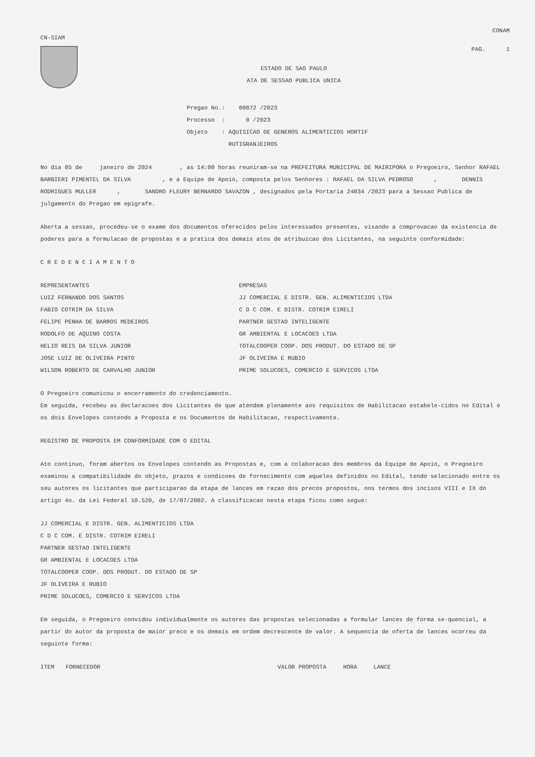CN-SIAM
CONAM
PAG. 1
ESTADO DE SAO PAULO
ATA DE SESSAO PUBLICA UNICA
Pregao No.: 00072 /2023
Processo : 0 /2023
Objeto : AQUISICAO DE GENEROS ALIMENTICIOS HORTIF
RUTIGRANJEIROS
No dia 05 de janeiro de 2024 , as 14:00 horas reuniram-se na PREFEITURA MUNICIPAL DE MAIRIPORA o Pregoeiro, Senhor RAFAEL BARBIERI PIMENTEL DA SILVA , e a Equipe de Apoio, composta pelos Senhores : RAFAEL DA SILVA PEDROSO , DENNIS RODRIGUES MULLER , SANDRO FLEURY BERNARDO SAVAZON , designados pela Portaria 24034 /2023 para a Sessao Publica de julgamento do Pregao em epigrafe.
Aberta a sessao, procedeu-se o exame dos documentos oferecidos pelos interessados presentes, visando a comprovacao da existencia de poderes para a formulacao de propostas e a pratica dos demais atos de atribuicao dos Licitantes, na seguinte conformidade:
C R E D E N C I A M E N T O
| REPRESENTANTES | EMPRESAS |
| --- | --- |
| LUIZ FERNANDO DOS SANTOS | JJ COMERCIAL E DISTR. GEN. ALIMENTICIOS LTDA |
| FABIO COTRIM DA SILVA | C D C COM. E DISTR. COTRIM EIRELI |
| FELIPE PENHA DE BARROS MEDEIROS | PARTNER GESTAO INTELIGENTE |
| RODOLFO DE AQUINO COSTA | GR AMBIENTAL E LOCACOES LTDA |
| HELIO REIS DA SILVA JUNIOR | TOTALCOOPER COOP. DOS PRODUT. DO ESTADO DE SP |
| JOSE LUIZ DE OLIVEIRA PINTO | JF OLIVEIRA E RUBIO |
| WILSON ROBERTO DE CARVALHO JUNIOR | PRIME SOLUCOES, COMERCIO E SERVICOS LTDA |
O Pregoeiro comunicou o encerramento do credenciamento.
Em seguida, recebeu as declaracoes dos Licitantes de que atendem plenamente aos requisitos de Habilitacao estabele-cidos no Edital e os dois Envelopes contendo a Proposta e os Documentos de Habilitacao, respectivamente.
REGISTRO DE PROPOSTA EM CONFORMIDADE COM O EDITAL
Ato continuo, foram abertos os Envelopes contendo as Propostas e, com a colaboracao dos membros da Equipe de Apoio, o Pregoeiro examinou a compatibilidade do objeto, prazos e condicoes de fornecimento com aqueles definidos no Edital, tendo selecionado entre os seu autores os licitantes que participarao da etapa de lances em razao dos precos propostos, nos termos dos incisos VIII e IX do artigo 4o. da Lei Federal 10.520, de 17/07/2002. A classificacao nesta etapa ficou como segue:
JJ COMERCIAL E DISTR. GEN. ALIMENTICIOS LTDA
C D C COM. E DISTR. COTRIM EIRELI
PARTNER GESTAO INTELIGENTE
GR AMBIENTAL E LOCACOES LTDA
TOTALCOOPER COOP. DOS PRODUT. DO ESTADO DE SP
JF OLIVEIRA E RUBIO
PRIME SOLUCOES, COMERCIO E SERVICOS LTDA
Em seguida, o Pregoeiro convidou individualmente os autores das propostas selecionadas a formular lances de forma se-quencial, a partir do autor da proposta de maior preco e os demais em ordem decrescente de valor. A sequencia de oferta de lances ocorreu da seguinte forma:
| ITEM | FORNECEDOR | VALOR PROPOSTA | HORA | LANCE |
| --- | --- | --- | --- | --- |